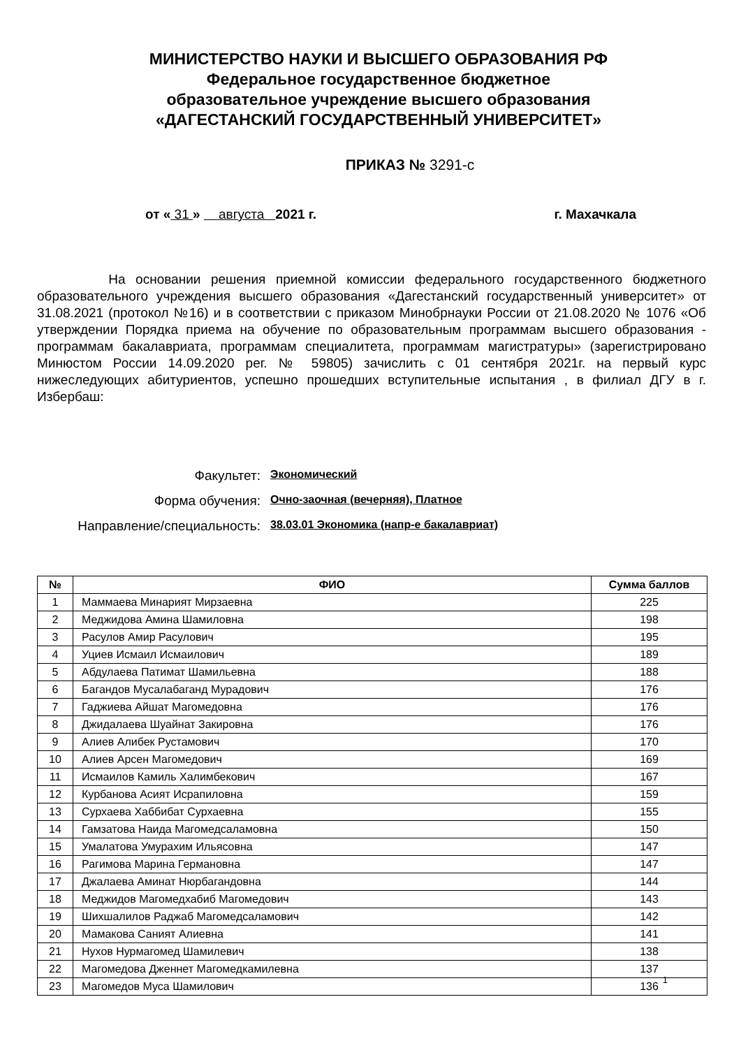МИНИСТЕРСТВО НАУКИ И ВЫСШЕГО ОБРАЗОВАНИЯ РФ
Федеральное государственное бюджетное
образовательное учреждение высшего образования
«ДАГЕСТАНСКИЙ ГОСУДАРСТВЕННЫЙ УНИВЕРСИТЕТ»
ПРИКАЗ № 3291-с
от « 31 » августа 2021 г. г. Махачкала
На основании решения приемной комиссии федерального государственного бюджетного образовательного учреждения высшего образования «Дагестанский государственный университет» от 31.08.2021 (протокол №16) и в соответствии с приказом Минобрнауки России от 21.08.2020 № 1076 «Об утверждении Порядка приема на обучение по образовательным программам высшего образования - программам бакалавриата, программам специалитета, программам магистратуры» (зарегистрировано Минюстом России 14.09.2020 рег. № 59805) зачислить с 01 сентября 2021г. на первый курс нижеследующих абитуриентов, успешно прошедших вступительные испытания , в филиал ДГУ в г. Избербаш:
Факультет: Экономический
Форма обучения: Очно-заочная (вечерняя), Платное
Направление/специальность: 38.03.01 Экономика (напр-е бакалавриат)
| № | ФИО | Сумма баллов |
| --- | --- | --- |
| 1 | Маммаева Минарият Мирзаевна | 225 |
| 2 | Меджидова Амина Шамиловна | 198 |
| 3 | Расулов Амир Расулович | 195 |
| 4 | Уциев Исмаил Исмаилович | 189 |
| 5 | Абдулаева Патимат Шамильевна | 188 |
| 6 | Багандов Мусалабаганд Мурадович | 176 |
| 7 | Гаджиева Айшат Магомедовна | 176 |
| 8 | Джидалаева Шуайнат Закировна | 176 |
| 9 | Алиев Алибек Рустамович | 170 |
| 10 | Алиев Арсен Магомедович | 169 |
| 11 | Исмаилов Камиль Халимбекович | 167 |
| 12 | Курбанова Асият Исрапиловна | 159 |
| 13 | Сурхаева Хаббибат Сурхаевна | 155 |
| 14 | Гамзатова Наида Магомедсаламовна | 150 |
| 15 | Умалатова Умурахим Ильясовна | 147 |
| 16 | Рагимова Марина Германовна | 147 |
| 17 | Джалаева Аминат Нюрбагандовна | 144 |
| 18 | Меджидов Магомедхабиб Магомедович | 143 |
| 19 | Шихшалилов Раджаб Магомедсаламович | 142 |
| 20 | Мамакова Саният Алиевна | 141 |
| 21 | Нухов Нурмагомед Шамилевич | 138 |
| 22 | Магомедова Дженнет Магомедкамилевна | 137 |
| 23 | Магомедов Муса Шамилович | 136 |
1